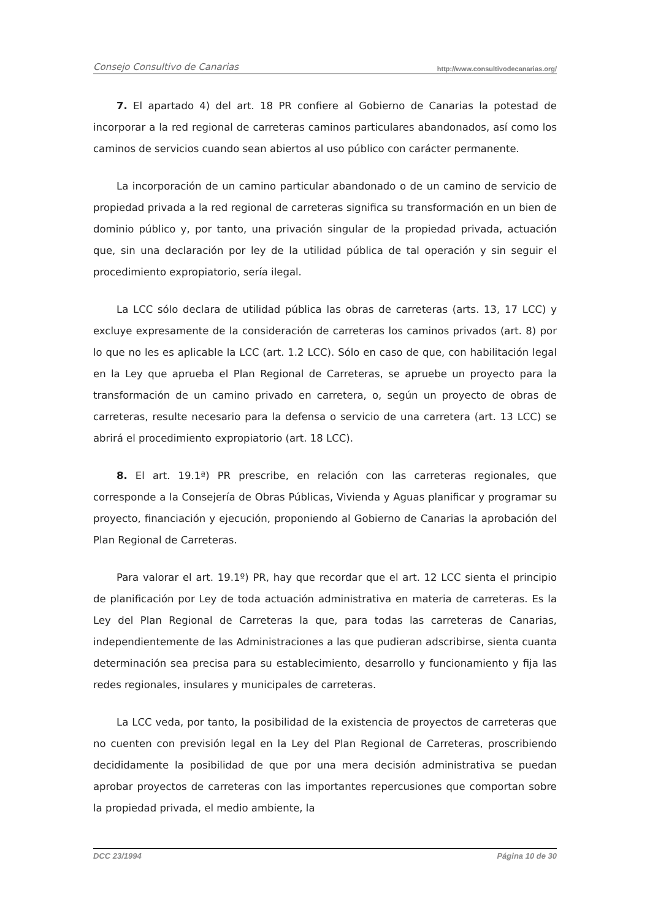Consejo Consultivo de Canarias http://www.consultivodecanarias.org/
7. El apartado 4) del art. 18 PR confiere al Gobierno de Canarias la potestad de incorporar a la red regional de carreteras caminos particulares abandonados, así como los caminos de servicios cuando sean abiertos al uso público con carácter permanente.
La incorporación de un camino particular abandonado o de un camino de servicio de propiedad privada a la red regional de carreteras significa su transformación en un bien de dominio público y, por tanto, una privación singular de la propiedad privada, actuación que, sin una declaración por ley de la utilidad pública de tal operación y sin seguir el procedimiento expropiatorio, sería ilegal.
La LCC sólo declara de utilidad pública las obras de carreteras (arts. 13, 17 LCC) y excluye expresamente de la consideración de carreteras los caminos privados (art. 8) por lo que no les es aplicable la LCC (art. 1.2 LCC). Sólo en caso de que, con habilitación legal en la Ley que aprueba el Plan Regional de Carreteras, se apruebe un proyecto para la transformación de un camino privado en carretera, o, según un proyecto de obras de carreteras, resulte necesario para la defensa o servicio de una carretera (art. 13 LCC) se abrirá el procedimiento expropiatorio (art. 18 LCC).
8. El art. 19.1ª) PR prescribe, en relación con las carreteras regionales, que corresponde a la Consejería de Obras Públicas, Vivienda y Aguas planificar y programar su proyecto, financiación y ejecución, proponiendo al Gobierno de Canarias la aprobación del Plan Regional de Carreteras.
Para valorar el art. 19.1º) PR, hay que recordar que el art. 12 LCC sienta el principio de planificación por Ley de toda actuación administrativa en materia de carreteras. Es la Ley del Plan Regional de Carreteras la que, para todas las carreteras de Canarias, independientemente de las Administraciones a las que pudieran adscribirse, sienta cuanta determinación sea precisa para su establecimiento, desarrollo y funcionamiento y fija las redes regionales, insulares y municipales de carreteras.
La LCC veda, por tanto, la posibilidad de la existencia de proyectos de carreteras que no cuenten con previsión legal en la Ley del Plan Regional de Carreteras, proscribiendo decididamente la posibilidad de que por una mera decisión administrativa se puedan aprobar proyectos de carreteras con las importantes repercusiones que comportan sobre la propiedad privada, el medio ambiente, la
DCC 23/1994 Página 10 de 30